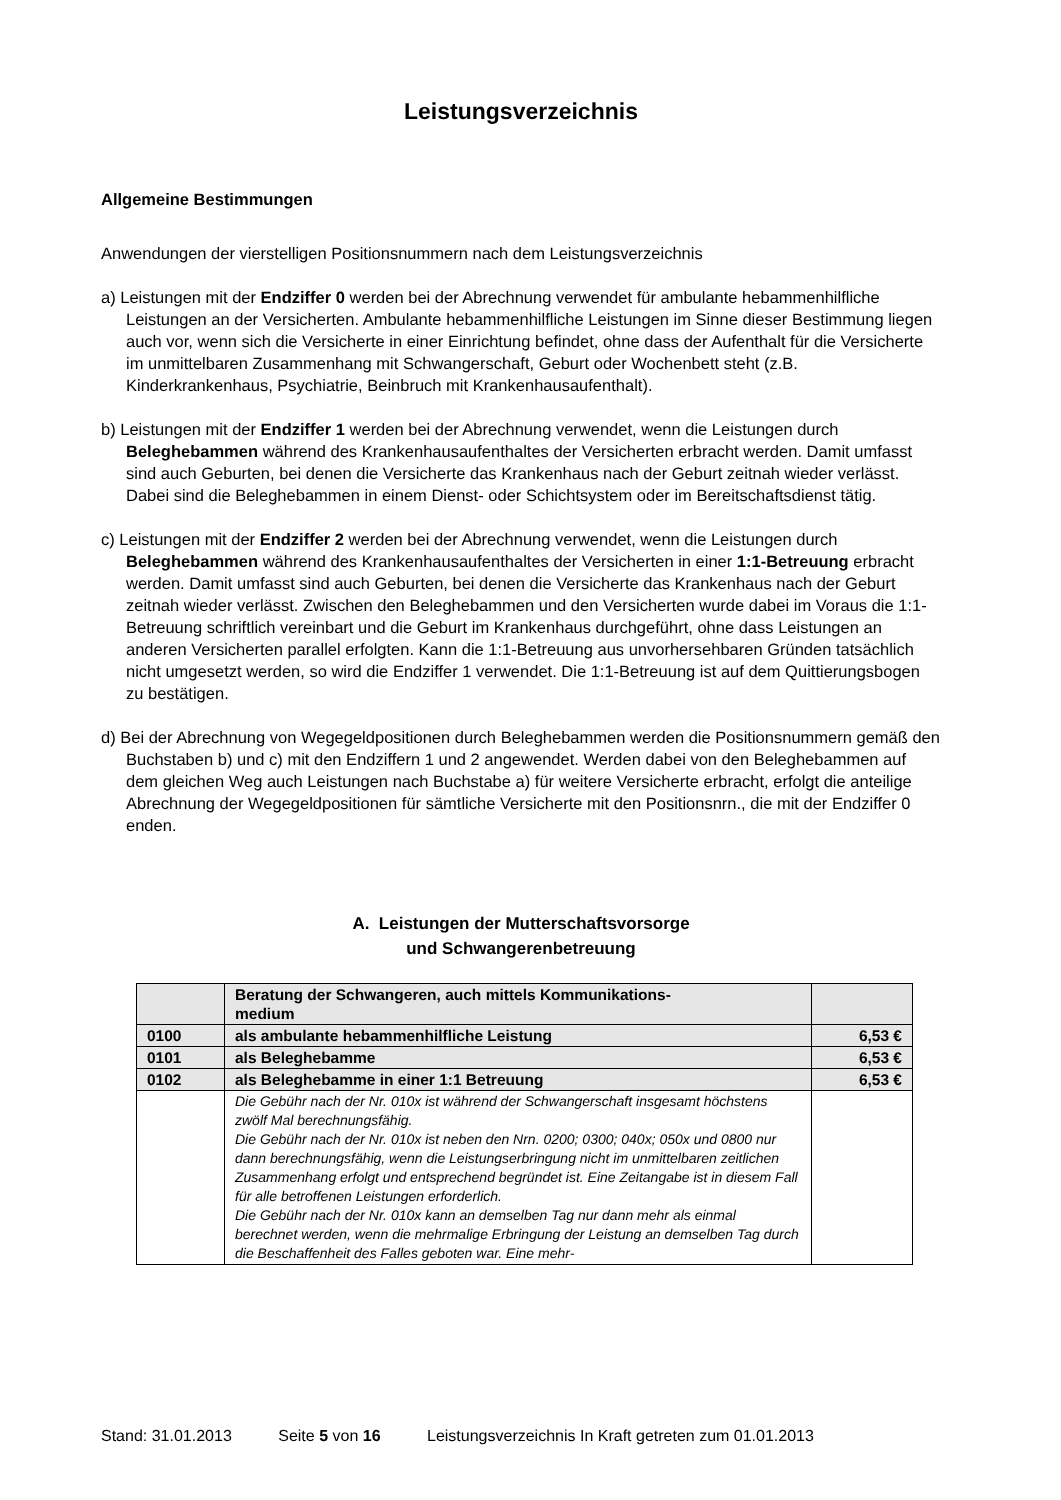Leistungsverzeichnis
Allgemeine Bestimmungen
Anwendungen der vierstelligen Positionsnummern nach dem Leistungsverzeichnis
a) Leistungen mit der Endziffer 0 werden bei der Abrechnung verwendet für ambulante hebammenhilfliche Leistungen an der Versicherten. Ambulante hebammenhilfliche Leistungen im Sinne dieser Bestimmung liegen auch vor, wenn sich die Versicherte in einer Einrichtung befindet, ohne dass der Aufenthalt für die Versicherte im unmittelbaren Zusammenhang mit Schwangerschaft, Geburt oder Wochenbett steht (z.B. Kinderkrankenhaus, Psychiatrie, Beinbruch mit Krankenhausaufenthalt).
b) Leistungen mit der Endziffer 1 werden bei der Abrechnung verwendet, wenn die Leistungen durch Beleghebammen während des Krankenhausaufenthaltes der Versicherten erbracht werden. Damit umfasst sind auch Geburten, bei denen die Versicherte das Krankenhaus nach der Geburt zeitnah wieder verlässt. Dabei sind die Beleghebammen in einem Dienst- oder Schichtsystem oder im Bereitschaftsdienst tätig.
c) Leistungen mit der Endziffer 2 werden bei der Abrechnung verwendet, wenn die Leistungen durch Beleghebammen während des Krankenhausaufenthaltes der Versicherten in einer 1:1-Betreuung erbracht werden. Damit umfasst sind auch Geburten, bei denen die Versicherte das Krankenhaus nach der Geburt zeitnah wieder verlässt. Zwischen den Beleghebammen und den Versicherten wurde dabei im Voraus die 1:1-Betreuung schriftlich vereinbart und die Geburt im Krankenhaus durchgeführt, ohne dass Leistungen an anderen Versicherten parallel erfolgten. Kann die 1:1-Betreuung aus unvorhersehbaren Gründen tatsächlich nicht umgesetzt werden, so wird die Endziffer 1 verwendet. Die 1:1-Betreuung ist auf dem Quittierungsbogen zu bestätigen.
d) Bei der Abrechnung von Wegegeldpositionen durch Beleghebammen werden die Positionsnummern gemäß den Buchstaben b) und c) mit den Endziffern 1 und 2 angewendet. Werden dabei von den Beleghebammen auf dem gleichen Weg auch Leistungen nach Buchstabe a) für weitere Versicherte erbracht, erfolgt die anteilige Abrechnung der Wegegeldpositionen für sämtliche Versicherte mit den Positionsnrn., die mit der Endziffer 0 enden.
A. Leistungen der Mutterschaftsvorsorge
und Schwangerenbetreuung
| | Beratung der Schwangeren, auch mittels Kommunikations- medium | |
| 0100 | als ambulante hebammenhilfliche Leistung | 6,53 € |
| 0101 | als Beleghebamme | 6,53 € |
| 0102 | als Beleghebamme in einer 1:1 Betreuung | 6,53 € |
| | Die Gebühr nach der Nr. 010x ist während der Schwangerschaft insgesamt höchstens zwölf Mal berechnungsfähig. Die Gebühr nach der Nr. 010x ist neben den Nrn. 0200; 0300; 040x; 050x und 0800 nur dann berechnungsfähig, wenn die Leistungserbringung nicht im unmittelbaren zeitlichen Zusammenhang erfolgt und entsprechend begründet ist. Eine Zeitangabe ist in diesem Fall für alle betroffenen Leistungen erforderlich. Die Gebühr nach der Nr. 010x kann an demselben Tag nur dann mehr als einmal berechnet werden, wenn die mehrmalige Erbringung der Leistung an demselben Tag durch die Beschaffenheit des Falles geboten war. Eine mehr- | |
Stand: 31.01.2013 Seite 5 von 16 Leistungsverzeichnis In Kraft getreten zum 01.01.2013